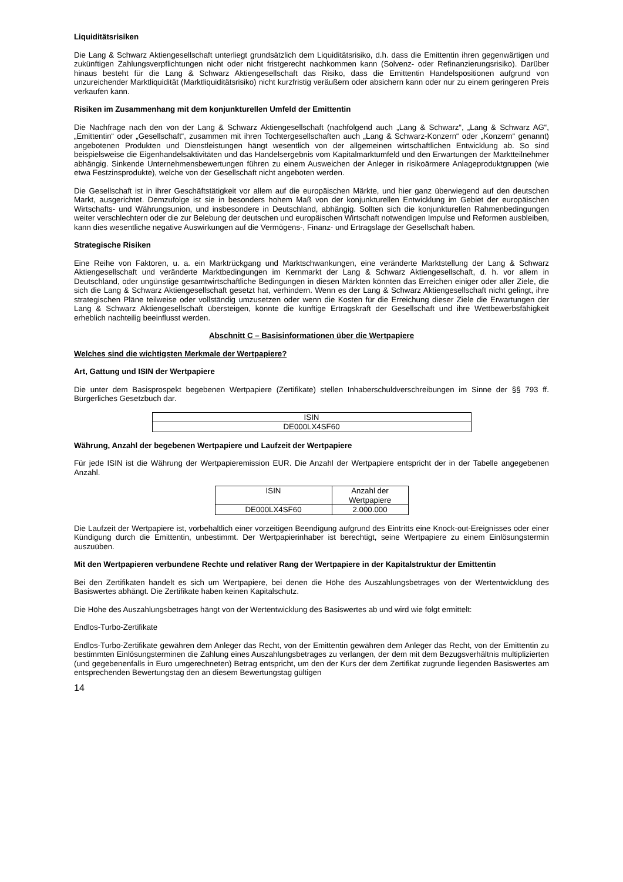Liquiditätsrisiken
Die Lang & Schwarz Aktiengesellschaft unterliegt grundsätzlich dem Liquiditätsrisiko, d.h. dass die Emittentin ihren gegenwärtigen und zukünftigen Zahlungsverpflichtungen nicht oder nicht fristgerecht nachkommen kann (Solvenz- oder Refinanzierungsrisiko). Darüber hinaus besteht für die Lang & Schwarz Aktiengesellschaft das Risiko, dass die Emittentin Handelspositionen aufgrund von unzureichender Marktliquidität (Marktliquiditätsrisiko) nicht kurzfristig veräußern oder absichern kann oder nur zu einem geringeren Preis verkaufen kann.
Risiken im Zusammenhang mit dem konjunkturellen Umfeld der Emittentin
Die Nachfrage nach den von der Lang & Schwarz Aktiengesellschaft (nachfolgend auch „Lang & Schwarz“, „Lang & Schwarz AG“, „Emittentin“ oder „Gesellschaft“, zusammen mit ihren Tochtergesellschaften auch „Lang & Schwarz-Konzern“ oder „Konzern“ genannt) angebotenen Produkten und Dienstleistungen hängt wesentlich von der allgemeinen wirtschaftlichen Entwicklung ab. So sind beispielsweise die Eigenhandelsaktivitäten und das Handelsergebnis vom Kapitalmarktumfeld und den Erwartungen der Marktteilnehmer abhängig. Sinkende Unternehmensbewertungen führen zu einem Ausweichen der Anleger in risikoärmere Anlageproduktgruppen (wie etwa Festzinsprodukte), welche von der Gesellschaft nicht angeboten werden.
Die Gesellschaft ist in ihrer Geschäftstätigkeit vor allem auf die europäischen Märkte, und hier ganz überwiegend auf den deutschen Markt, ausgerichtet. Demzufolge ist sie in besonders hohem Maß von der konjunkturellen Entwicklung im Gebiet der europäischen Wirtschafts- und Währungsunion, und insbesondere in Deutschland, abhängig. Sollten sich die konjunkturellen Rahmenbedingungen weiter verschlechtern oder die zur Belebung der deutschen und europäischen Wirtschaft notwendigen Impulse und Reformen ausbleiben, kann dies wesentliche negative Auswirkungen auf die Vermögens-, Finanz- und Ertragslage der Gesellschaft haben.
Strategische Risiken
Eine Reihe von Faktoren, u. a. ein Marktrückgang und Marktschwankungen, eine veränderte Marktstellung der Lang & Schwarz Aktiengesellschaft und veränderte Marktbedingungen im Kernmarkt der Lang & Schwarz Aktiengesellschaft, d. h. vor allem in Deutschland, oder ungünstige gesamtwirtschaftliche Bedingungen in diesen Märkten könnten das Erreichen einiger oder aller Ziele, die sich die Lang & Schwarz Aktiengesellschaft gesetzt hat, verhindern. Wenn es der Lang & Schwarz Aktiengesellschaft nicht gelingt, ihre strategischen Pläne teilweise oder vollständig umzusetzen oder wenn die Kosten für die Erreichung dieser Ziele die Erwartungen der Lang & Schwarz Aktiengesellschaft übersteigen, könnte die künftige Ertragskraft der Gesellschaft und ihre Wettbewerbsfähigkeit erheblich nachteilig beeinflusst werden.
Abschnitt C – Basisinformationen über die Wertpapiere
Welches sind die wichtigsten Merkmale der Wertpapiere?
Art, Gattung und ISIN der Wertpapiere
Die unter dem Basisprospekt begebenen Wertpapiere (Zertifikate) stellen Inhaberschuldverschreibungen im Sinne der §§ 793 ff. Bürgerliches Gesetzbuch dar.
| ISIN |
| DE000LX4SF60 |
Währung, Anzahl der begebenen Wertpapiere und Laufzeit der Wertpapiere
Für jede ISIN ist die Währung der Wertpapieremission EUR. Die Anzahl der Wertpapiere entspricht der in der Tabelle angegebenen Anzahl.
| ISIN | Anzahl der Wertpapiere |
| DE000LX4SF60 | 2.000.000 |
Die Laufzeit der Wertpapiere ist, vorbehaltlich einer vorzeitigen Beendigung aufgrund des Eintritts eine Knock-out-Ereignisses oder einer Kündigung durch die Emittentin, unbestimmt. Der Wertpapierinhaber ist berechtigt, seine Wertpapiere zu einem Einlösungstermin auszuüben.
Mit den Wertpapieren verbundene Rechte und relativer Rang der Wertpapiere in der Kapitalstruktur der Emittentin
Bei den Zertifikaten handelt es sich um Wertpapiere, bei denen die Höhe des Auszahlungsbetrages von der Wertentwicklung des Basiswertes abhängt. Die Zertifikate haben keinen Kapitalschutz.
Die Höhe des Auszahlungsbetrages hängt von der Wertentwicklung des Basiswertes ab und wird wie folgt ermittelt:
Endlos-Turbo-Zertifikate
Endlos-Turbo-Zertifikate gewähren dem Anleger das Recht, von der Emittentin gewähren dem Anleger das Recht, von der Emittentin zu bestimmten Einlösungsterminen die Zahlung eines Auszahlungsbetrages zu verlangen, der dem mit dem Bezugsverhältnis multiplizierten (und gegebenenfalls in Euro umgerechneten) Betrag entspricht, um den der Kurs der dem Zertifikat zugrunde liegenden Basiswertes am entsprechenden Bewertungstag den an diesem Bewertungstag gültigen
14